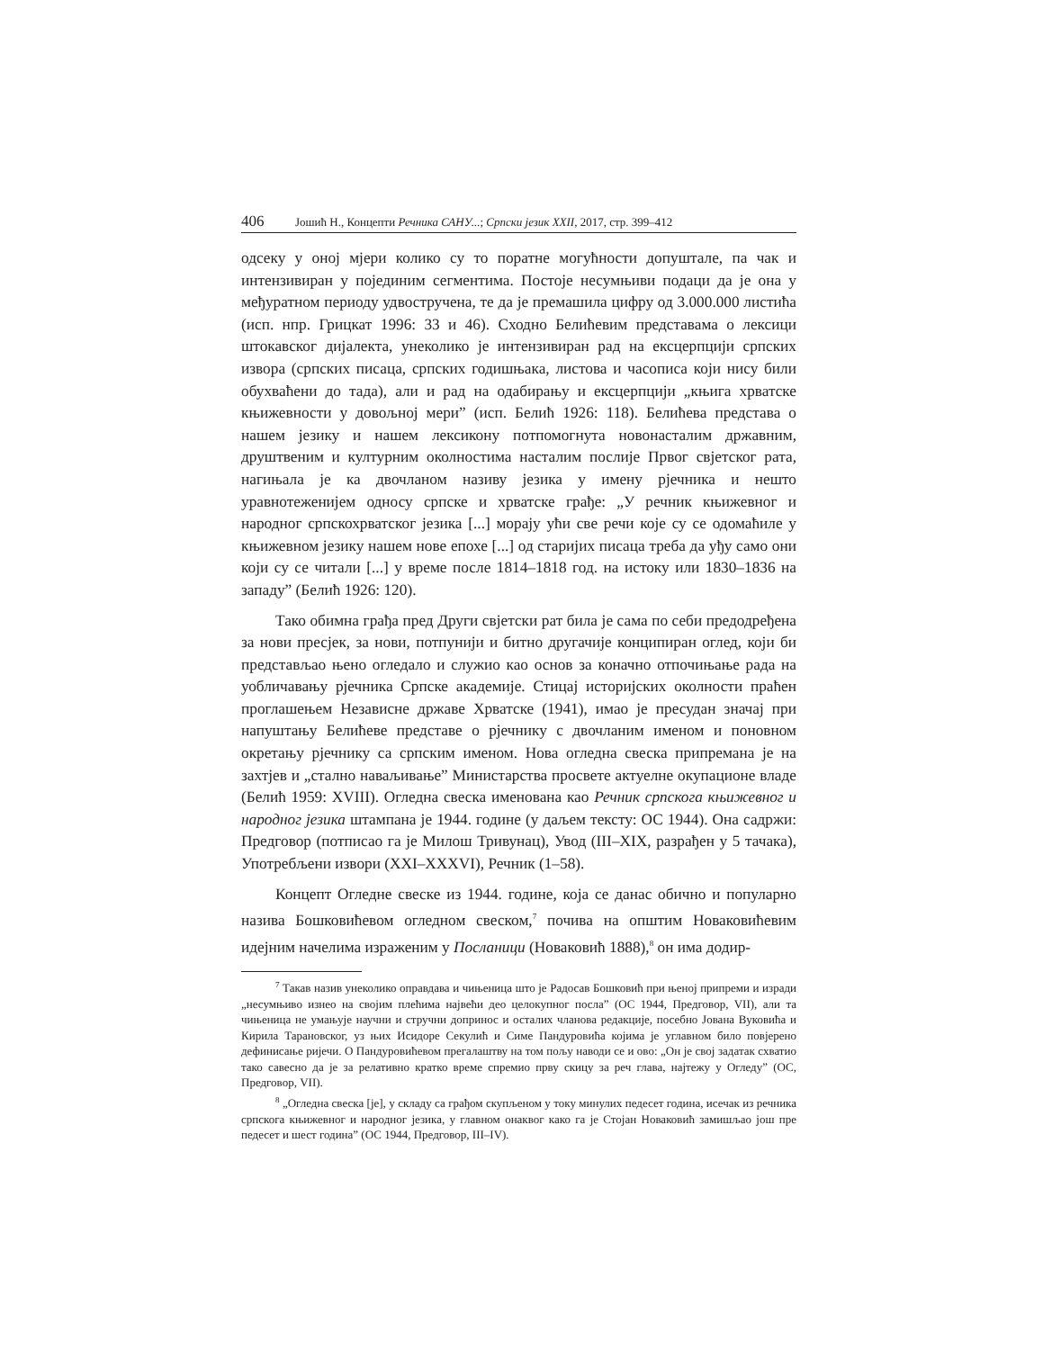406 Јошић Н., Концепти Речника САНУ...; Српски језик XXII, 2017, стр. 399–412
одсеку у оној мјери колико су то поратне могућности допуштале, па чак и интензивиран у појединим сегментима. Постоје несумњиви подаци да је она у међуратном периоду удвостручена, те да је премашила цифру од 3.000.000 листића (исп. нпр. Грицкат 1996: 33 и 46). Сходно Белићевим представама о лексици штокавског дијалекта, унеколико је интензивиран рад на ексцерпцији српских извора (српских писаца, српских годишњака, листова и часописа који нису били обухваћени до тада), али и рад на одабирању и ексцерпцији „књига хрватске књижевности у довољној мери” (исп. Белић 1926: 118). Белићева представа о нашем језику и нашем лексикону потпомогнута новонасталим државним, друштвеним и културним околностима насталим послије Првог свјетског рата, нагињала је ка двочланом називу језика у имену рјечника и нешто уравнотеженијем односу српске и хрватске грађе: „У речник књижевног и народног српскохрватског језика [...] морају ући све речи које су се одомаћиле у књижевном језику нашем нове епохе [...] од старијих писаца треба да уђу само они који су се читали [...] у време после 1814–1818 год. на истоку или 1830–1836 на западу” (Белић 1926: 120).
Тако обимна грађа пред Други свјетски рат била је сама по себи предодређена за нови пресјек, за нови, потпунији и битно другачије конципиран оглед, који би представљао њено огледало и служио као основ за коначно отпочињање рада на уобличавању рјечника Српске академије. Стицај историјских околности праћен проглашењем Независне државе Хрватске (1941), имао је пресудан значај при напуштању Белићеве представе о рјечнику с двочланим именом и поновном окретању рјечнику са српским именом. Нова огледна свеска припремана је на захтјев и „стално наваљивање” Министарства просвете актуелне окупационе владе (Белић 1959: XVIII). Огледна свеска именована као Речник српскога књижевног и народног језика штампана је 1944. године (у даљем тексту: ОС 1944). Она садржи: Предговор (потписао га је Милош Тривунац), Увод (III–XIX, разрађен у 5 тачака), Употребљени извори (XXI–XXXVI), Речник (1–58).
Концепт Огледне свеске из 1944. године, која се данас обично и популарно назива Бошковићевом огледном свеском,<sup>7</sup> почива на општим Новаковићевим идејним начелима израженим у Посланици (Новаковић 1888),<sup>8</sup> он има додир-
<sup>7</sup> Такав назив унеколико оправдава и чињеница што је Радосав Бошковић при њеној припреми и изради „несумњиво изнео на својим плећима највећи део целокупног посла” (ОС 1944, Предговор, VII), али та чињеница не умањује научни и стручни допринос и осталих чланова редакције, посебно Јована Вуковића и Кирила Тарановског, уз њих Исидоре Секулић и Симе Пандуровића којима је углавном било повјерено дефинисање ријечи. О Пандуровићевом прегалаштву на том пољу наводи се и ово: „Он је свој задатак схватио тако савесно да је за релативно кратко време спремио прву скицу за реч глава, најтежу у Огледу” (ОС, Предговор, VII).
<sup>8</sup> „Огледна свеска [је], у складу са грађом скупљеном у току минулих педесет година, исечак из речника српскога књижевног и народног језика, у главном онаквог како га је Стојан Новаковић замишљао још пре педесет и шест година” (ОС 1944, Предговор, III–IV).